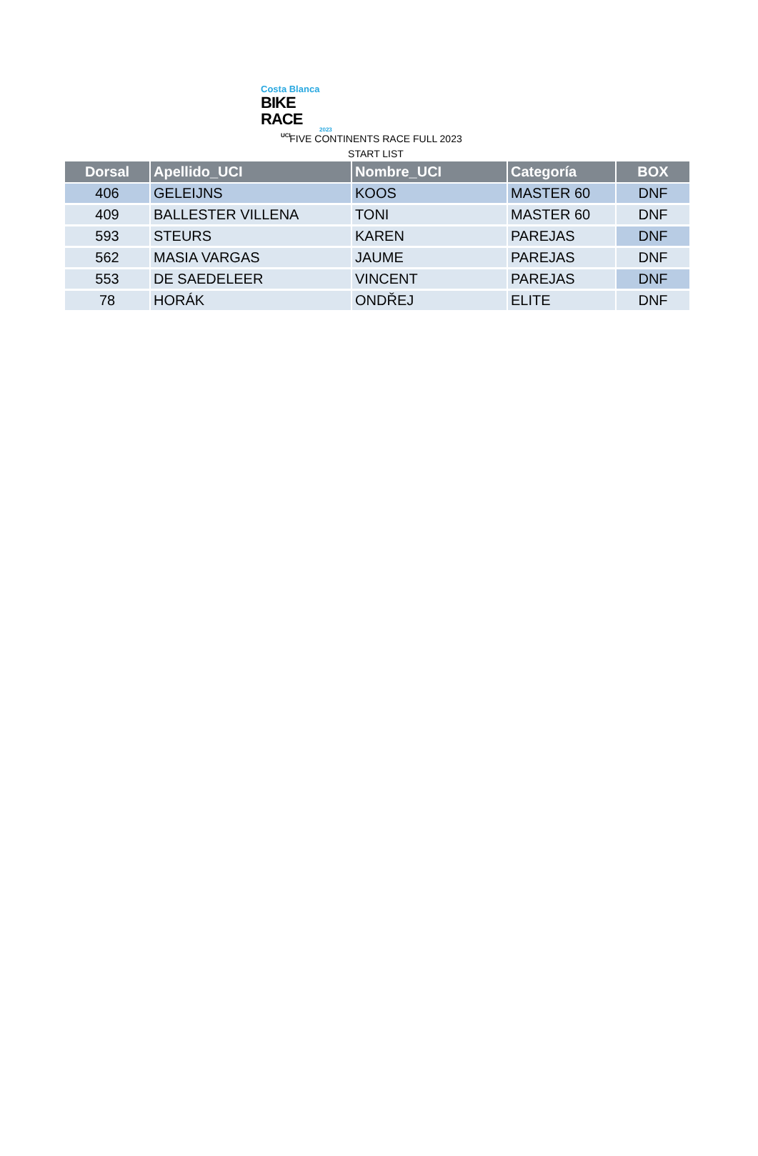Costa Blanca
BIKE RACE
2023
UCI
FIVE CONTINENTS RACE FULL 2023
START LIST
| Dorsal | Apellido_UCI | Nombre_UCI | Categoría | BOX |
| --- | --- | --- | --- | --- |
| 406 | GELEIJNS | KOOS | MASTER 60 | DNF |
| 409 | BALLESTER VILLENA | TONI | MASTER 60 | DNF |
| 593 | STEURS | KAREN | PAREJAS | DNF |
| 562 | MASIA VARGAS | JAUME | PAREJAS | DNF |
| 553 | DE SAEDELEER | VINCENT | PAREJAS | DNF |
| 78 | HORÁK | ONDŘEJ | ELITE | DNF |